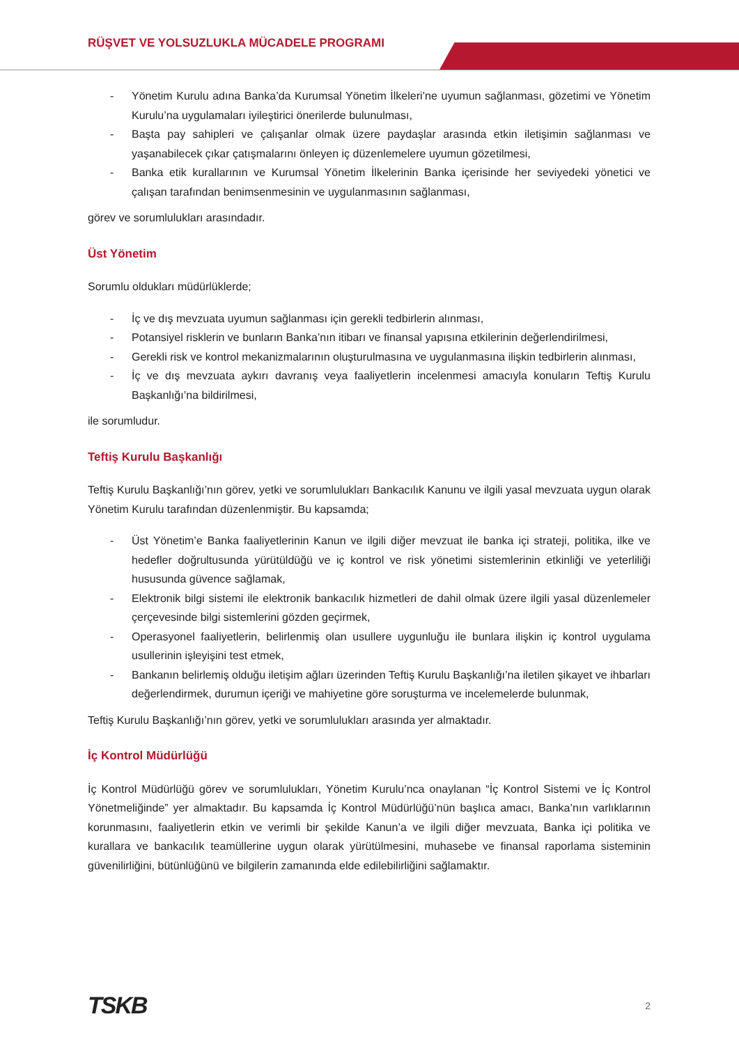RÜŞVET VE YOLSUZLUKLA MÜCADELE PROGRAMI
- Yönetim Kurulu adına Banka’da Kurumsal Yönetim İlkeleri’ne uyumun sağlanması, gözetimi ve Yönetim Kurulu’na uygulamaları iyileştirici önerilerde bulunulması,
- Başta pay sahipleri ve çalışanlar olmak üzere paydaşlar arasında etkin iletişimin sağlanması ve yaşanabilecek çıkar çatışmalarını önleyen iç düzenlemelere uyumun gözetilmesi,
- Banka etik kurallarının ve Kurumsal Yönetim İlkelerinin Banka içerisinde her seviyedeki yönetici ve çalışan tarafından benimsenmesinin ve uygulanmasının sağlanması,
görev ve sorumlulukları arasındadır.
Üst Yönetim
Sorumlu oldukları müdürlüklerde;
- İç ve dış mevzuata uyumun sağlanması için gerekli tedbirlerin alınması,
- Potansiyel risklerin ve bunların Banka’nın itibarı ve finansal yapısına etkilerinin değerlendirilmesi,
- Gerekli risk ve kontrol mekanizmalarının oluşturulmasına ve uygulanmasına ilişkin tedbirlerin alınması,
- İç ve dış mevzuata aykırı davranış veya faaliyetlerin incelenmesi amacıyla konuların Teftiş Kurulu Başkanlığı’na bildirilmesi,
ile sorumludur.
Teftiş Kurulu Başkanlığı
Teftiş Kurulu Başkanlığı’nın görev, yetki ve sorumlulukları Bankacılık Kanunu ve ilgili yasal mevzuata uygun olarak Yönetim Kurulu tarafından düzenlenmiştir. Bu kapsamda;
- Üst Yönetim’e Banka faaliyetlerinin Kanun ve ilgili diğer mevzuat ile banka içi strateji, politika, ilke ve hedefler doğrultusunda yürütüldüğü ve iç kontrol ve risk yönetimi sistemlerinin etkinliği ve yeterliliği hususunda güvence sağlamak,
- Elektronik bilgi sistemi ile elektronik bankacılık hizmetleri de dahil olmak üzere ilgili yasal düzenlemeler çerçevesinde bilgi sistemlerini gözden geçirmek,
- Operasyonel faaliyetlerin, belirlenmiş olan usullere uygunluğu ile bunlara ilişkin iç kontrol uygulama usullerinin işleyişini test etmek,
- Bankanın belirlemiş olduğu iletişim ağları üzerinden Teftiş Kurulu Başkanlığı’na iletilen şikayet ve ihbarları değerlendirmek, durumun içeriği ve mahiyetine göre soruşturma ve incelemelerde bulunmak,
Teftiş Kurulu Başkanlığı’nın görev, yetki ve sorumlulukları arasında yer almaktadır.
İç Kontrol Müdürlüğü
İç Kontrol Müdürlüğü görev ve sorumlulukları, Yönetim Kurulu’nca onaylanan “İç Kontrol Sistemi ve İç Kontrol Yönetmeliğinde” yer almaktadır. Bu kapsamda İç Kontrol Müdürlüğü’nün başlıca amacı, Banka’nın varlıklarının korunmasını, faaliyetlerin etkin ve verimli bir şekilde Kanun’a ve ilgili diğer mevzuata, Banka içi politika ve kurallara ve bankacılık teamüllerine uygun olarak yürütülmesini, muhasebe ve finansal raporlama sisteminin güvenilirliğini, bütünlüğünü ve bilgilerin zamanında elde edilebilirliğini sağlamaktır.
TSKB 2